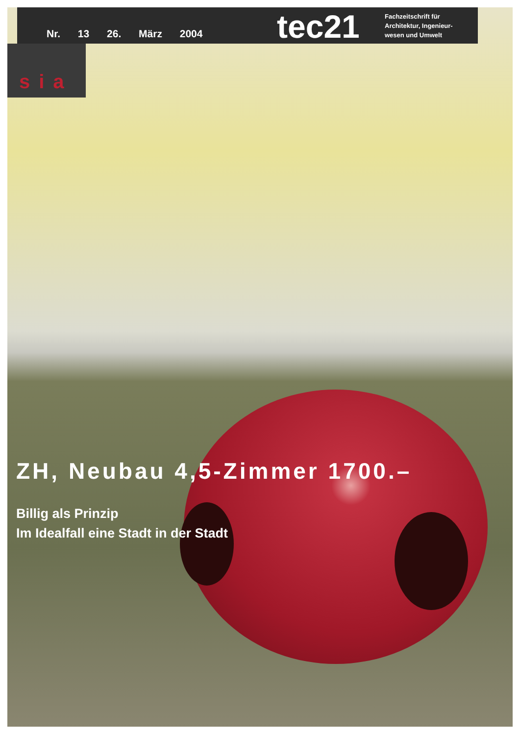Nr. 13 26. März 2004
tec21
Fachzeitschrift für
Architektur, Ingenieur-
wesen und Umwelt
sia
ZH, Neubau 4,5-Zimmer 1700.–
Billig als Prinzip
Im Idealfall eine Stadt in der Stadt